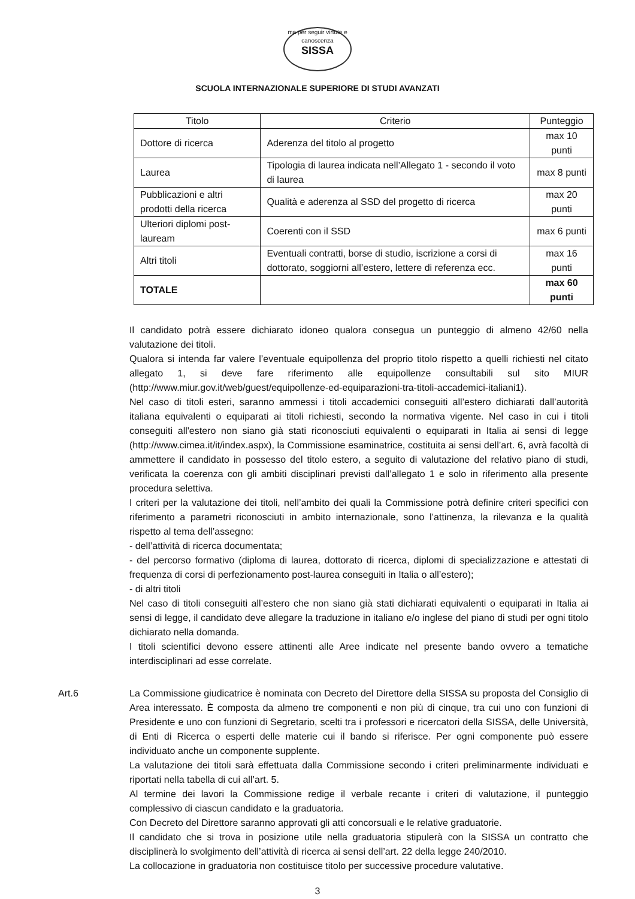ma per seguir virtute e canoscenza
SISSA
SCUOLA INTERNAZIONALE SUPERIORE DI STUDI AVANZATI
| Titolo | Criterio | Punteggio |
| --- | --- | --- |
| Dottore di ricerca | Aderenza del titolo al progetto | max 10 punti |
| Laurea | Tipologia di laurea indicata nell’Allegato 1 - secondo il voto di laurea | max 8 punti |
| Pubblicazioni e altri prodotti della ricerca | Qualità e aderenza al SSD del progetto di ricerca | max 20 punti |
| Ulteriori diplomi post-lauream | Coerenti con il SSD | max 6 punti |
| Altri titoli | Eventuali contratti, borse di studio, iscrizione a corsi di dottorato, soggiorni all’estero, lettere di referenza ecc. | max 16 punti |
| TOTALE | | max 60 punti |
Il candidato potrà essere dichiarato idoneo qualora consegua un punteggio di almeno 42/60 nella valutazione dei titoli.
Qualora si intenda far valere l’eventuale equipollenza del proprio titolo rispetto a quelli richiesti nel citato allegato 1, si deve fare riferimento alle equipollenze consultabili sul sito MIUR (http://www.miur.gov.it/web/guest/equipollenze-ed-equiparazioni-tra-titoli-accademici-italiani1).
Nel caso di titoli esteri, saranno ammessi i titoli accademici conseguiti all’estero dichiarati dall’autorità italiana equivalenti o equiparati ai titoli richiesti, secondo la normativa vigente. Nel caso in cui i titoli conseguiti all'estero non siano già stati riconosciuti equivalenti o equiparati in Italia ai sensi di legge (http://www.cimea.it/it/index.aspx), la Commissione esaminatrice, costituita ai sensi dell’art. 6, avrà facoltà di ammettere il candidato in possesso del titolo estero, a seguito di valutazione del relativo piano di studi, verificata la coerenza con gli ambiti disciplinari previsti dall’allegato 1 e solo in riferimento alla presente procedura selettiva.
I criteri per la valutazione dei titoli, nell’ambito dei quali la Commissione potrà definire criteri specifici con riferimento a parametri riconosciuti in ambito internazionale, sono l’attinenza, la rilevanza e la qualità rispetto al tema dell’assegno:
- dell’attività di ricerca documentata;
- del percorso formativo (diploma di laurea, dottorato di ricerca, diplomi di specializzazione e attestati di frequenza di corsi di perfezionamento post-laurea conseguiti in Italia o all’estero);
- di altri titoli
Nel caso di titoli conseguiti all’estero che non siano già stati dichiarati equivalenti o equiparati in Italia ai sensi di legge, il candidato deve allegare la traduzione in italiano e/o inglese del piano di studi per ogni titolo dichiarato nella domanda.
I titoli scientifici devono essere attinenti alle Aree indicate nel presente bando ovvero a tematiche interdisciplinari ad esse correlate.
Art.6 La Commissione giudicatrice è nominata con Decreto del Direttore della SISSA su proposta del Consiglio di Area interessato. È composta da almeno tre componenti e non più di cinque, tra cui uno con funzioni di Presidente e uno con funzioni di Segretario, scelti tra i professori e ricercatori della SISSA, delle Università, di Enti di Ricerca o esperti delle materie cui il bando si riferisce. Per ogni componente può essere individuato anche un componente supplente.
La valutazione dei titoli sarà effettuata dalla Commissione secondo i criteri preliminarmente individuati e riportati nella tabella di cui all’art. 5.
Al termine dei lavori la Commissione redige il verbale recante i criteri di valutazione, il punteggio complessivo di ciascun candidato e la graduatoria.
Con Decreto del Direttore saranno approvati gli atti concorsuali e le relative graduatorie.
Il candidato che si trova in posizione utile nella graduatoria stipulerà con la SISSA un contratto che disciplinerà lo svolgimento dell’attività di ricerca ai sensi dell’art. 22 della legge 240/2010.
La collocazione in graduatoria non costituisce titolo per successive procedure valutative.
3